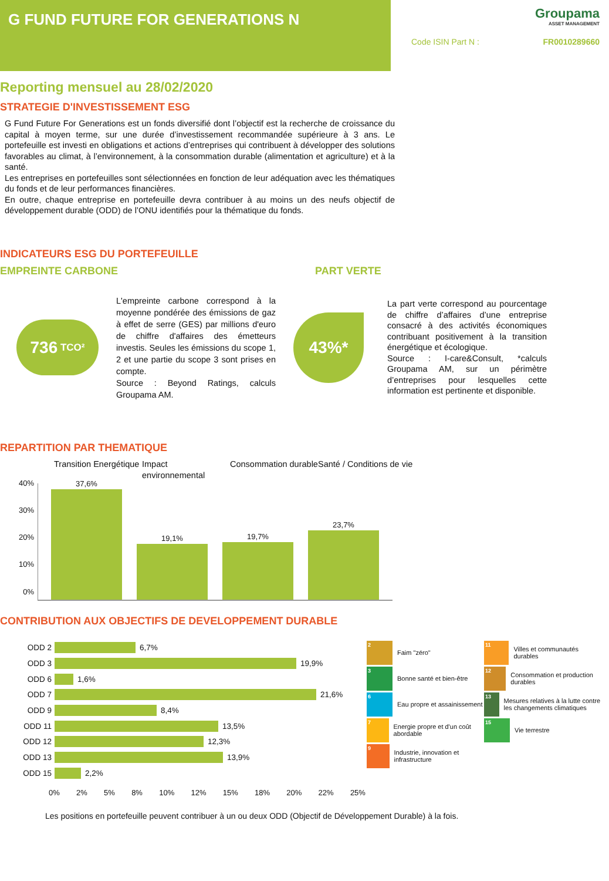G FUND FUTURE FOR GENERATIONS N
Groupama
ASSET MANAGEMENT
Code ISIN Part N : FR0010289660
Reporting mensuel au 28/02/2020
STRATEGIE D'INVESTISSEMENT ESG
G Fund Future For Generations est un fonds diversifié dont l’objectif est la recherche de croissance du capital à moyen terme, sur une durée d’investissement recommandée supérieure à 3 ans. Le portefeuille est investi en obligations et actions d’entreprises qui contribuent à développer des solutions favorables au climat, à l’environnement, à la consommation durable (alimentation et agriculture) et à la santé.
Les entreprises en portefeuilles sont sélectionnées en fonction de leur adéquation avec les thématiques du fonds et de leur performances financières.
En outre, chaque entreprise en portefeuille devra contribuer à au moins un des neufs objectif de développement durable (ODD) de l’ONU identifiés pour la thématique du fonds.
INDICATEURS ESG DU PORTEFEUILLE
EMPREINTE CARBONE PART VERTE
736 TCO²
L'empreinte carbone correspond à la moyenne pondérée des émissions de gaz à effet de serre (GES) par millions d'euro de chiffre d'affaires des émetteurs investis. Seules les émissions du scope 1, 2 et une partie du scope 3 sont prises en compte.
Source : Beyond Ratings, calculs Groupama AM.
43%*
La part verte correspond au pourcentage de chiffre d’affaires d’une entreprise consacré à des activités économiques contribuant positivement à la transition énergétique et écologique.
Source : I-care&Consult, *calculs Groupama AM, sur un périmètre d’entreprises pour lesquelles cette information est pertinente et disponible.
REPARTITION PAR THEMATIQUE
Transition Energétique
Impact environnemental
Consommation durable
Santé / Conditions de vie
40%
30%
20%
10%
0%
37,6%
19,1%
19,7%
23,7%
CONTRIBUTION AUX OBJECTIFS DE DEVELOPPEMENT DURABLE
ODD 2
6,7%
ODD 3
19,9%
ODD 6
1,6%
ODD 7
21,6%
ODD 9
8,4%
ODD 11
13,5%
ODD 12
12,3%
ODD 13
13,9%
ODD 15
2,2%
0% 2% 5% 8% 10% 12% 15% 18% 20% 22% 25%
2
Faim "zéro"
3
Bonne santé et bien-être
6
Eau propre et assainissement
7
Energie propre et d'un coût abordable
9
Industrie, innovation et infrastructure
11
Villes et communautés durables
12
Consommation et production durables
13
Mesures relatives à la lutte contre les changements climatiques
15
Vie terrestre
Les positions en portefeuille peuvent contribuer à un ou deux ODD (Objectif de Développement Durable) à la fois.